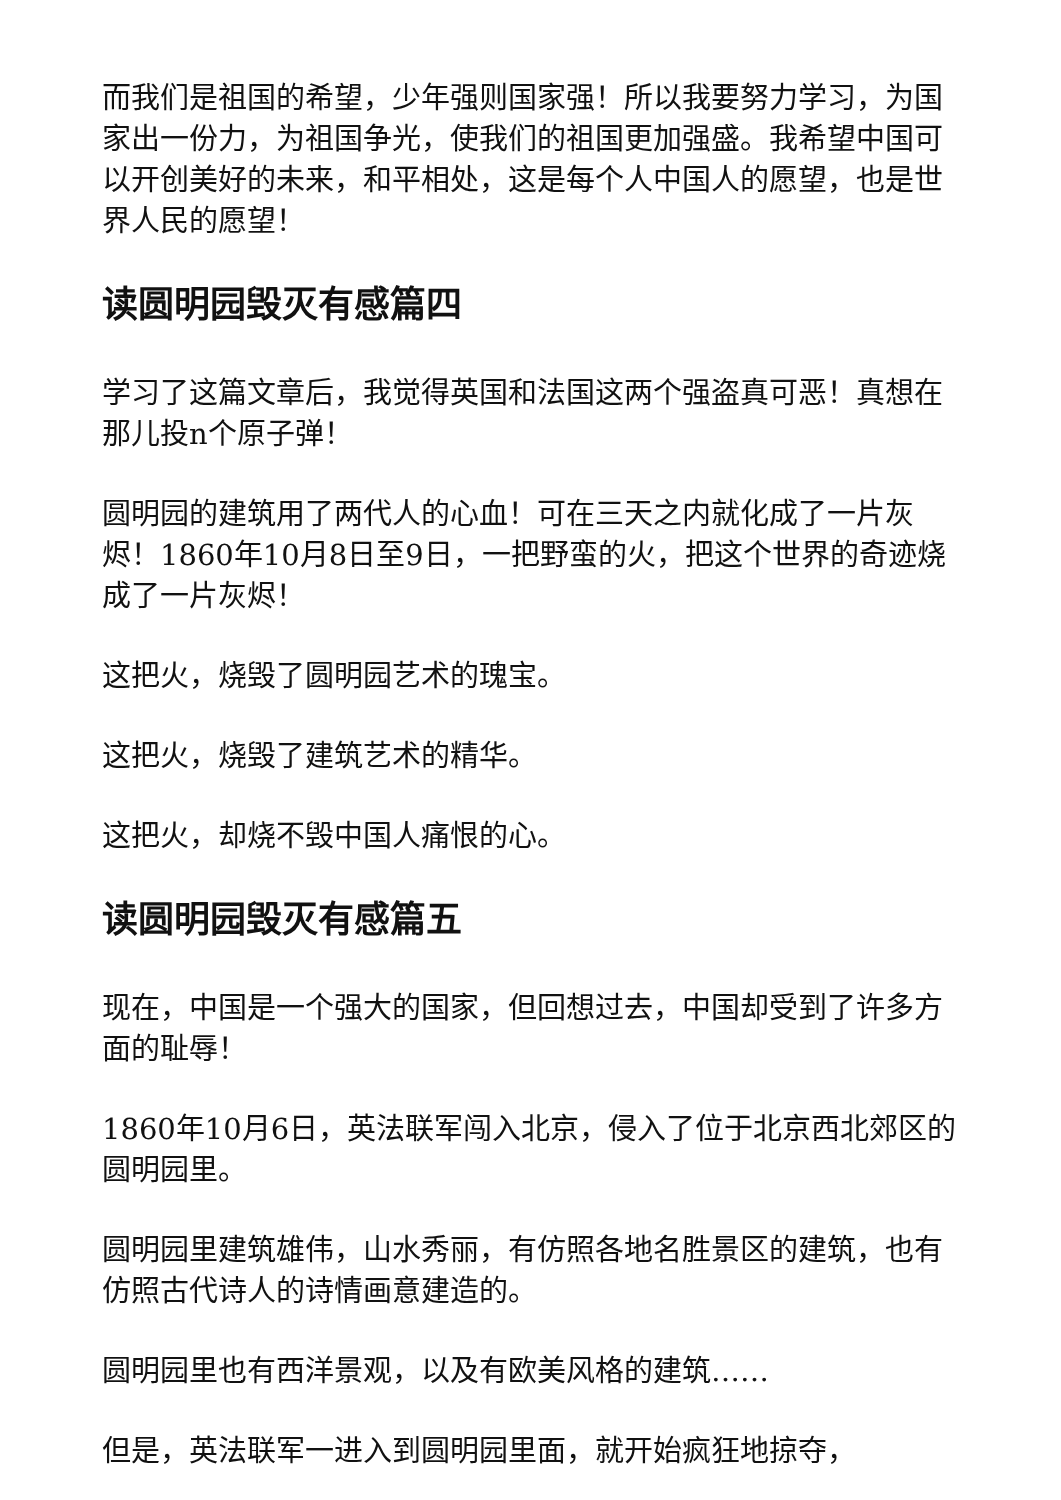而我们是祖国的希望，少年强则国家强！所以我要努力学习，为国家出一份力，为祖国争光，使我们的祖国更加强盛。我希望中国可以开创美好的未来，和平相处，这是每个人中国人的愿望，也是世界人民的愿望！
读圆明园毁灭有感篇四
学习了这篇文章后，我觉得英国和法国这两个强盗真可恶！真想在那儿投n个原子弹！
圆明园的建筑用了两代人的心血！可在三天之内就化成了一片灰烬！1860年10月8日至9日，一把野蛮的火，把这个世界的奇迹烧成了一片灰烬！
这把火，烧毁了圆明园艺术的瑰宝。
这把火，烧毁了建筑艺术的精华。
这把火，却烧不毁中国人痛恨的心。
读圆明园毁灭有感篇五
现在，中国是一个强大的国家，但回想过去，中国却受到了许多方面的耻辱！
1860年10月6日，英法联军闯入北京，侵入了位于北京西北郊区的圆明园里。
圆明园里建筑雄伟，山水秀丽，有仿照各地名胜景区的建筑，也有仿照古代诗人的诗情画意建造的。
圆明园里也有西洋景观，以及有欧美风格的建筑……
但是，英法联军一进入到圆明园里面，就开始疯狂地掠夺，